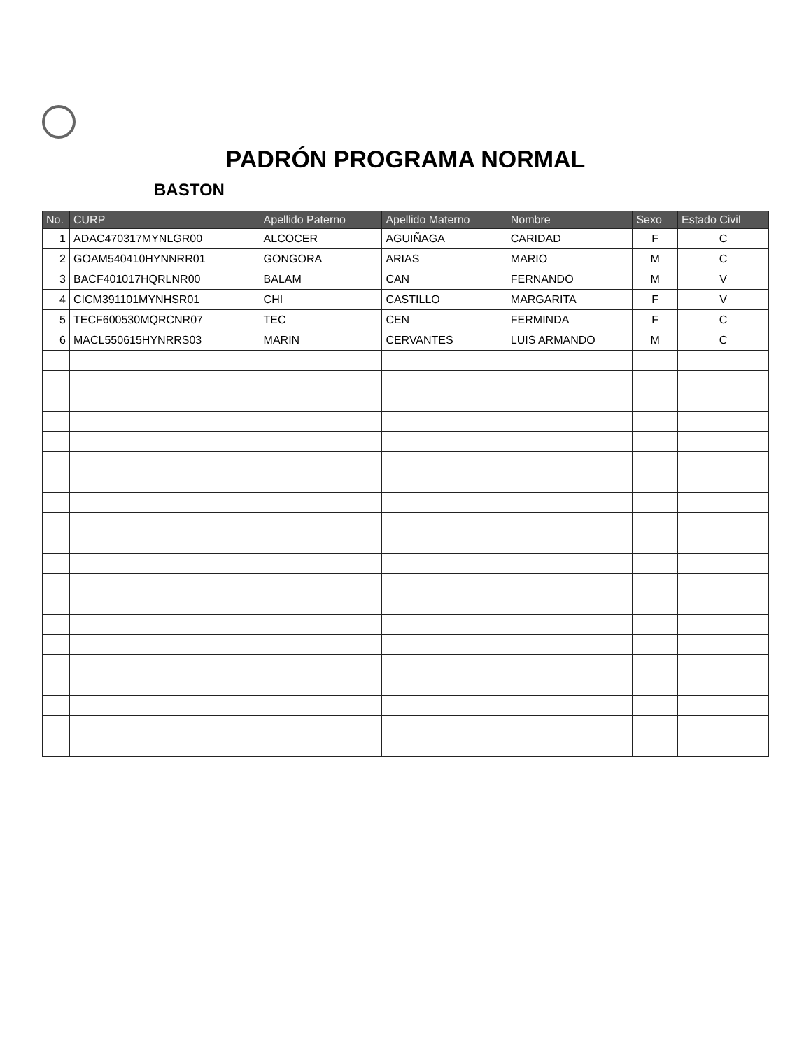PADRÓN PROGRAMA NORMAL
BASTON
| No. | CURP | Apellido Paterno | Apellido Materno | Nombre | Sexo | Estado Civil |
| --- | --- | --- | --- | --- | --- | --- |
| 1 | ADAC470317MYNLGR00 | ALCOCER | AGUIÑAGA | CARIDAD | F | C |
| 2 | GOAM540410HYNNRR01 | GONGORA | ARIAS | MARIO | M | C |
| 3 | BACF401017HQRLNR00 | BALAM | CAN | FERNANDO | M | V |
| 4 | CICM391101MYNHSR01 | CHI | CASTILLO | MARGARITA | F | V |
| 5 | TECF600530MQRCNR07 | TEC | CEN | FERMINDA | F | C |
| 6 | MACL550615HYNRRS03 | MARIN | CERVANTES | LUIS ARMANDO | M | C |